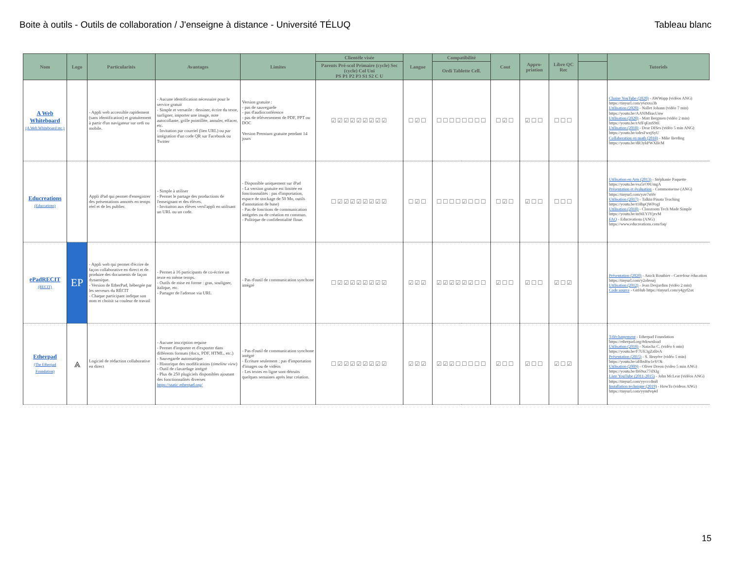Boite à outils - Outils de collaboration / J'enseigne à distance - Université TÉLUQ Tableau blanc
| Nom | Logo | Particularités | Avantages | Limites | Clientèle visée | Langue | Compatibilité | Cout | Appro-priation | Libre QC Rec | | Tutoriels |
| --- | --- | --- | --- | --- | --- | --- | --- | --- | --- | --- | --- | --- |
| | | | | | Parents Pré-scol Primaire (cycle) Sec (cycle) Col Uni PS P1 P2 P3 S1 S2 C U | | Ordi Tablette Cell. | | | | | |
| A Web Whiteboard (A Web Whiteboard inc.) | | - Appli web accessible rapidement (sans identification) et gratuitement à partir d'un navigateur sur ordi ou mobile. | - Aucune identification nécessaire pour le service gratuit - Simple et versatile : dessiner, écrire du texte, surligner, importer une image, note autocollante, grille pointillée, annuler, effacer, etc. - Invitation par courriel (lien URL) ou par intégration d'un code QR sur Facebook ou Twitter | Version gratuite : - pas de sauvegarde - pas d'audioconférence - pas de téléversement de PDF, PPT ou DOC Version Premium gratuite pendant 14 jours | ☑☑☑☑☑☑☑☑☑ | ☐☑☐ | ☐☐☐☐☐☐☐☐ | ☐☑☐ | ☑☐☐ | ☐☐☐ | | Chaine YouTube (2020) - AWWapp (vidéos ANG) https://tinyurl.com/y6zxxa3b Utilisation (2020) - Nallet Johann (vidéo 7 min) https://youtu.be/AA9JMkucUnw Utilisation (2020) - Matt Bergmen (vidéo 2 min) https://youtu.be/rAfFqEmS9tE Utilisation (2018) - Dear DISes (vidéo 5 min ANG) https://youtu.be/odesFwzjSyU Collaboration en math (2018) - Mike Berding https://youtu.be/dR3ykPWXBcM |
| Educreations (Educrations) | | Appli iPad qui permet d'enregistrer des présentations annotés en temps réel et de les publier. | - Simple à utiliser - Permet le partage des productions de l'enseignant et des élèves. - Invitaiton aux élèves versl'appli en utilisant un URL ou un code. | - Disponible uniquement sur iPad - La version gratuite est limitée en fonctionnalités : pas d'importation, espace de stockage de 50 Mo, outils d'annotation de base) - Pas de fonctions de communication intégrées ou de création en commun. - Politique de confidentialité floue. | ☐☑☑☑☑☑☑☑☑ | ☐☑☐ | ☐☐☐☐☑☐☐☐ | ☐☑☐ | ☑☐☐ | ☐☐☐ | | Utilisation en Arts (2013) - Stéphanie Paquette https://youtu.be/esa5rO9UmgA Présentation et évaluation - Commonsense (ANG) https://tinyurl.com/yav7s6fv Utilisation (2017) - Talkin Pinata Teaching https://youtu.be/t18bpQWPogI Utilisation (2018) - Classroom Tech Made Simple https://youtu.be/m9iEYJYjzvM FAQ - Educreations (ANG) https://www.educreations.com/faq/ |
| ePadRECIT (RECIT) | EP | - Appli web qui permet d'écrire de façon collaborative en direct et de produire des documents de façon dynamique. - Version de EtherPad, hébergée par les serveurs du RÉCIT - Chaque participant indique son nom et choisit sa couleur de travail | - Permet à 16 participants de co-écrire un texte en même temps. - Outils de mise en forme : gras, souligner, italique, etc. - Partager de l'adresse via URL | - Pas d'outil de communication synchone intégré | ☐☑☑☑☑☑☑☑☑ | ☑☑☑ | ☑☑☑☑☑☑☐☐ | ☑☐☐ | ☑☐☐ | ☑☐☑ | | Présentation (2020) - Anick Routhier - Carrefour éducation https://tinyurl.com/y2obvurj Utilisation (2012) - Jean Desjardins (vidéo 2 min) Code source - GitHub https://tinyurl.com/y4gyf2ax |
| Etherpad (The Etherpad Foundation) | ⩓ | Logiciel de rédaction collaborative en direct | - Aucune inscription requise - Permet d'importer et d'exporter dans différents formats (docx, PDF, HTML, etc.) - Sauvegarde automatique - Historique des modifications ( timeline view ) - Outil de clavardage intégré - Plus de 250 plugiciels disponibles ajoutant des fonctionnalités diverses https://static.etherpad.org/ | - Pas d'outil de communication synchone intégré - Écriture seulement : pas d'importation d'images ou de vidéos - Les textes en ligne sont détruits quelques semaines après leur création. | ☐☑☑☑☑☑☑☑☑ | ☑☑☑ | ☑☑☑☐☐☐☐☐ | ☑☐☐ | ☑☐☐ | ☑☐☑ | | Téléchargement - Etherpad Foundation https://etherpad.org/#download Utilisation (2018) - Natacha C. (vidéo 6 min) https://youtu.be/F7UE3gZzBvA Présentation (2015) - S. Bruyère (vidéo 5 min) https://youtu.be/aHbxRw1eVOk Utilisation (2009) - Oliver Dreon (video 5 min ANG) https://youtu.be/B69sx77dXIg Liste YouTube (2011-2015) - John McLear (vidéos ANG) https://tinyurl.com/yycccdm8 Installation technique (2019) - HowTo (videos ANG) https://tinyurl.com/yymfvq4d |
15